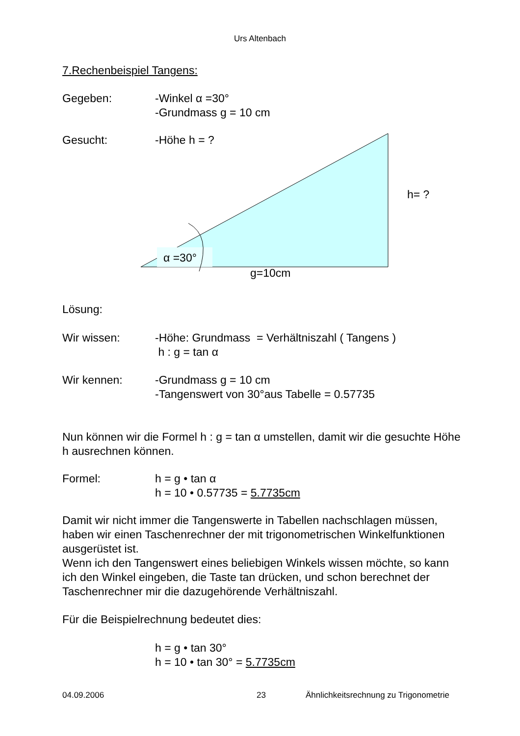Urs Altenbach
7.Rechenbeispiel Tangens:
Gegeben: -Winkel α =30°
-Grundmass g = 10 cm
Gesucht:
-Höhe h = ?
h= ?
α =30°
g=10cm
Lösung:
Wir wissen: -Höhe: Grundmass = Verhältniszahl ( Tangens )
h : g = tan α
Wir kennen: -Grundmass g = 10 cm
-Tangenswert von 30°aus Tabelle = 0.57735
Nun können wir die Formel h : g = tan α umstellen, damit wir die gesuchte Höhe h ausrechnen können.
Formel: h = g • tan α
h = 10 • 0.57735 = 5.7735cm
Damit wir nicht immer die Tangenswerte in Tabellen nachschlagen müssen, haben wir einen Taschenrechner der mit trigonometrischen Winkelfunktionen ausgerüstet ist.
Wenn ich den Tangenswert eines beliebigen Winkels wissen möchte, so kann ich den Winkel eingeben, die Taste tan drücken, und schon berechnet der Taschenrechner mir die dazugehörende Verhältniszahl.
Für die Beispielrechnung bedeutet dies:
h = g • tan 30°
h = 10 • tan 30° = 5.7735cm
04.09.2006 23 Ähnlichkeitsrechnung zu Trigonometrie